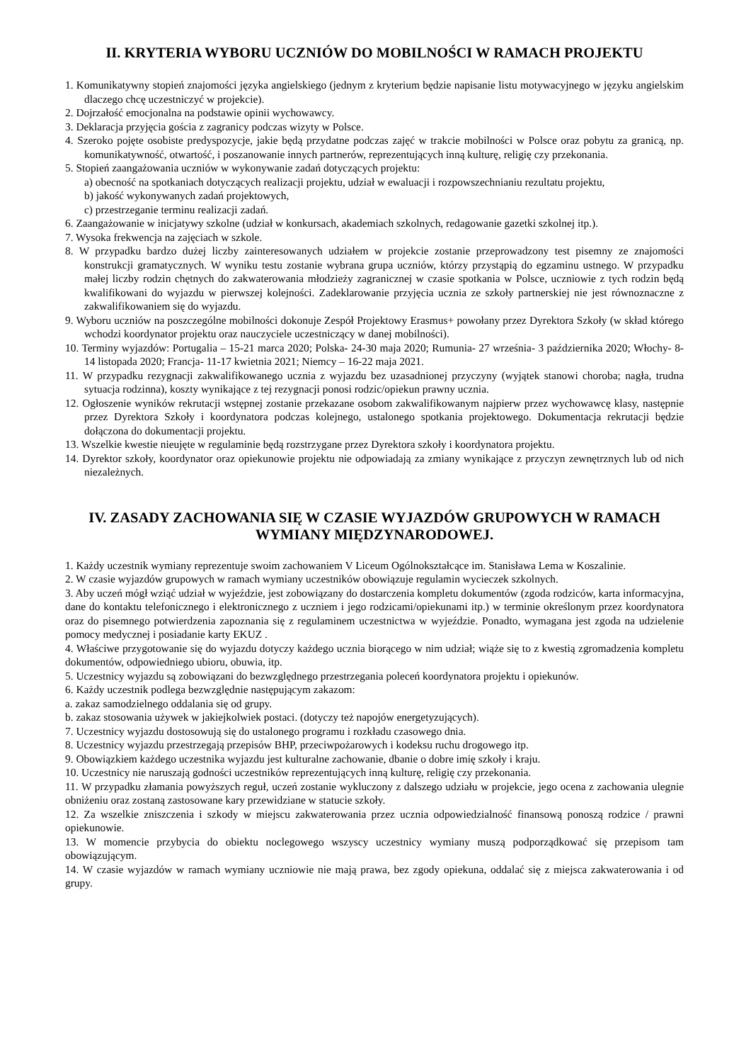II. KRYTERIA WYBORU UCZNIÓW DO MOBILNOŚCI W RAMACH PROJEKTU
1. Komunikatywny stopień znajomości języka angielskiego (jednym z kryterium będzie napisanie listu motywacyjnego w języku angielskim dlaczego chcę uczestniczyć w projekcie).
2. Dojrzałość emocjonalna na podstawie opinii wychowawcy.
3. Deklaracja przyjęcia gościa z zagranicy podczas wizyty w Polsce.
4. Szeroko pojęte osobiste predyspozycje, jakie będą przydatne podczas zajęć w trakcie mobilności w Polsce oraz pobytu za granicą, np. komunikatywność, otwartość, i poszanowanie innych partnerów, reprezentujących inną kulturę, religię czy przekonania.
5. Stopień zaangażowania uczniów w wykonywanie zadań dotyczących projektu:
a) obecność na spotkaniach dotyczących realizacji projektu, udział w ewaluacji i rozpowszechnianiu rezultatu projektu,
b) jakość wykonywanych zadań projektowych,
c) przestrzeganie terminu realizacji zadań.
6. Zaangażowanie w inicjatywy szkolne (udział w konkursach, akademiach szkolnych, redagowanie gazetki szkolnej itp.).
7. Wysoka frekwencja na zajęciach w szkole.
8. W przypadku bardzo dużej liczby zainteresowanych udziałem w projekcie zostanie przeprowadzony test pisemny ze znajomości konstrukcji gramatycznych. W wyniku testu zostanie wybrana grupa uczniów, którzy przystąpią do egzaminu ustnego. W przypadku małej liczby rodzin chętnych do zakwaterowania młodzieży zagranicznej w czasie spotkania w Polsce, uczniowie z tych rodzin będą kwalifikowani do wyjazdu w pierwszej kolejności. Zadeklarowanie przyjęcia ucznia ze szkoły partnerskiej nie jest równoznaczne z zakwalifikowaniem się do wyjazdu.
9. Wyboru uczniów na poszczególne mobilności dokonuje Zespół Projektowy Erasmus+ powołany przez Dyrektora Szkoły (w skład którego wchodzi koordynator projektu oraz nauczyciele uczestniczący w danej mobilności).
10. Terminy wyjazdów: Portugalia – 15-21 marca 2020; Polska- 24-30 maja 2020; Rumunia- 27 września- 3 października 2020; Włochy- 8-14 listopada 2020; Francja- 11-17 kwietnia 2021; Niemcy – 16-22 maja 2021.
11. W przypadku rezygnacji zakwalifikowanego ucznia z wyjazdu bez uzasadnionej przyczyny (wyjątek stanowi choroba; nagła, trudna sytuacja rodzinna), koszty wynikające z tej rezygnacji ponosi rodzic/opiekun prawny ucznia.
12. Ogłoszenie wyników rekrutacji wstępnej zostanie przekazane osobom zakwalifikowanym najpierw przez wychowawcę klasy, następnie przez Dyrektora Szkoły i koordynatora podczas kolejnego, ustalonego spotkania projektowego. Dokumentacja rekrutacji będzie dołączona do dokumentacji projektu.
13. Wszelkie kwestie nieujęte w regulaminie będą rozstrzygane przez Dyrektora szkoły i koordynatora projektu.
14. Dyrektor szkoły, koordynator oraz opiekunowie projektu nie odpowiadają za zmiany wynikające z przyczyn zewnętrznych lub od nich niezależnych.
IV. ZASADY ZACHOWANIA SIĘ W CZASIE WYJAZDÓW GRUPOWYCH W RAMACH WYMIANY MIĘDZYNARODOWEJ.
1. Każdy uczestnik wymiany reprezentuje swoim zachowaniem V Liceum Ogólnokształcące im. Stanisława Lema w Koszalinie.
2. W czasie wyjazdów grupowych w ramach wymiany uczestników obowiązuje regulamin wycieczek szkolnych.
3. Aby uczeń mógł wziąć udział w wyjeździe, jest zobowiązany do dostarczenia kompletu dokumentów (zgoda rodziców, karta informacyjna, dane do kontaktu telefonicznego i elektronicznego z uczniem i jego rodzicami/opiekunami itp.) w terminie określonym przez koordynatora oraz do pisemnego potwierdzenia zapoznania się z regulaminem uczestnictwa w wyjeździe. Ponadto, wymagana jest zgoda na udzielenie pomocy medycznej i posiadanie karty EKUZ .
4. Właściwe przygotowanie się do wyjazdu dotyczy każdego ucznia biorącego w nim udział; wiąże się to z kwestią zgromadzenia kompletu dokumentów, odpowiedniego ubioru, obuwia, itp.
5. Uczestnicy wyjazdu są zobowiązani do bezwzględnego przestrzegania poleceń koordynatora projektu i opiekunów.
6. Każdy uczestnik podlega bezwzględnie następującym zakazom:
a. zakaz samodzielnego oddalania się od grupy.
b. zakaz stosowania używek w jakiejkolwiek postaci. (dotyczy też napojów energetyzujących).
7. Uczestnicy wyjazdu dostosowują się do ustalonego programu i rozkładu czasowego dnia.
8. Uczestnicy wyjazdu przestrzegają przepisów BHP, przeciwpożarowych i kodeksu ruchu drogowego itp.
9. Obowiązkiem każdego uczestnika wyjazdu jest kulturalne zachowanie, dbanie o dobre imię szkoły i kraju.
10. Uczestnicy nie naruszają godności uczestników reprezentujących inną kulturę, religię czy przekonania.
11. W przypadku złamania powyższych reguł, uczeń zostanie wykluczony z dalszego udziału w projekcie, jego ocena z zachowania ulegnie obniżeniu oraz zostaną zastosowane kary przewidziane w statucie szkoły.
12. Za wszelkie zniszczenia i szkody w miejscu zakwaterowania przez ucznia odpowiedzialność finansową ponoszą rodzice / prawni opiekunowie.
13. W momencie przybycia do obiektu noclegowego wszyscy uczestnicy wymiany muszą podporządkować się przepisom tam obowiązującym.
14. W czasie wyjazdów w ramach wymiany uczniowie nie mają prawa, bez zgody opiekuna, oddalać się z miejsca zakwaterowania i od grupy.